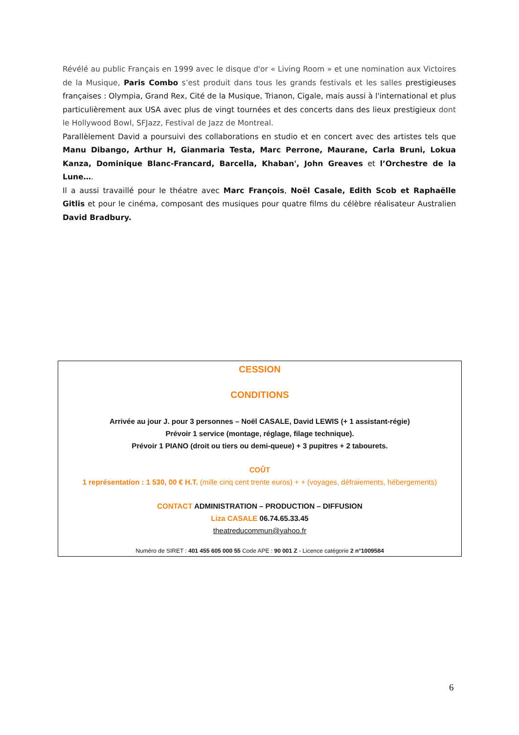Révélé au public Français en 1999 avec le disque d'or « Living Room » et une nomination aux Victoires de la Musique, Paris Combo s’est produit dans tous les grands festivals et les salles prestigieuses françaises : Olympia, Grand Rex, Cité de la Musique, Trianon, Cigale, mais aussi à l'international et plus particulièrement aux USA avec plus de vingt tournées et des concerts dans des lieux prestigieux dont le Hollywood Bowl, SFJazz, Festival de Jazz de Montreal.
Parallèlement David a poursuivi des collaborations en studio et en concert avec des artistes tels que Manu Dibango, Arthur H, Gianmaria Testa, Marc Perrone, Maurane, Carla Bruni, Lokua Kanza, Dominique Blanc-Francard, Barcella, Khaban', John Greaves et l’Orchestre de la Lune….
Il a aussi travaillé pour le théatre avec Marc François, Noël Casale, Edith Scob et Raphaëlle Gitlis et pour le cinéma, composant des musiques pour quatre films du célèbre réalisateur Australien David Bradbury.
CESSION
CONDITIONS
Arrivée au jour J. pour 3 personnes – Noël CASALE, David LEWIS (+ 1 assistant-régie)
Prévoir 1 service (montage, réglage, filage technique).
Prévoir 1 PIANO (droit ou tiers ou demi-queue) + 3 pupitres + 2 tabourets.
COÛT
1 représentation : 1 530, 00 € H.T. (mille cinq cent trente euros) + + (voyages, défraiements, hébergements)
CONTACT ADMINISTRATION – PRODUCTION – DIFFUSION
Liza CASALE 06.74.65.33.45
theatreducommun@yahoo.fr
Numéro de SIRET : 401 455 605 000 55 Code APE : 90 001 Z - Licence catégorie 2 n°1009584
6